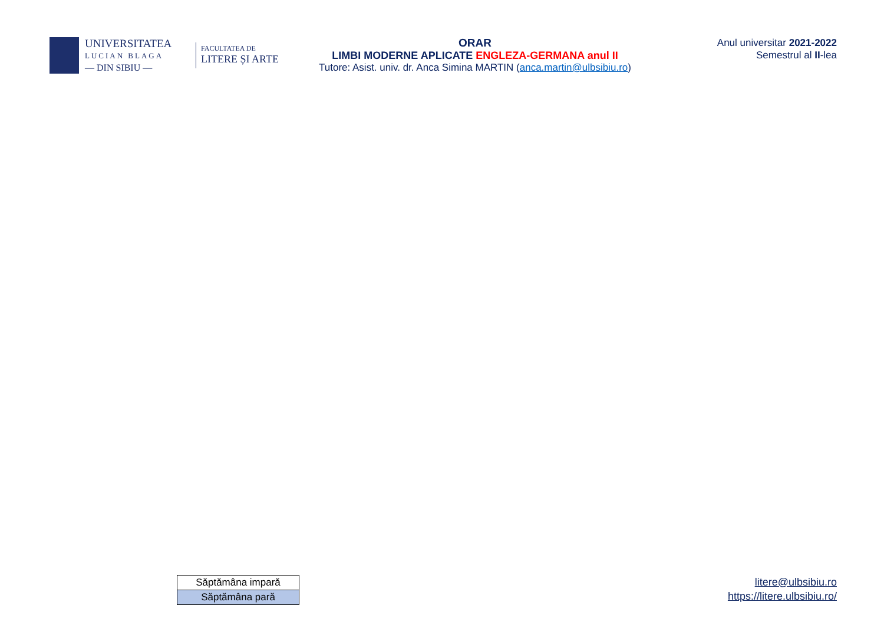UNIVERSITATEA
LUCIAN BLAGA
— DIN SIBIU —
FACULTATEA DE
LITERE ȘI ARTE
ORAR
LIMBI MODERNE APLICATE ENGLEZA-GERMANA anul II
Tutore: Asist. univ. dr. Anca Simina MARTIN (anca.martin@ulbsibiu.ro)
Anul universitar 2021-2022
Semestrul al II-lea
| Săptămâna impară |
| Săptămâna pară |
litere@ulbsibiu.ro
https://litere.ulbsibiu.ro/